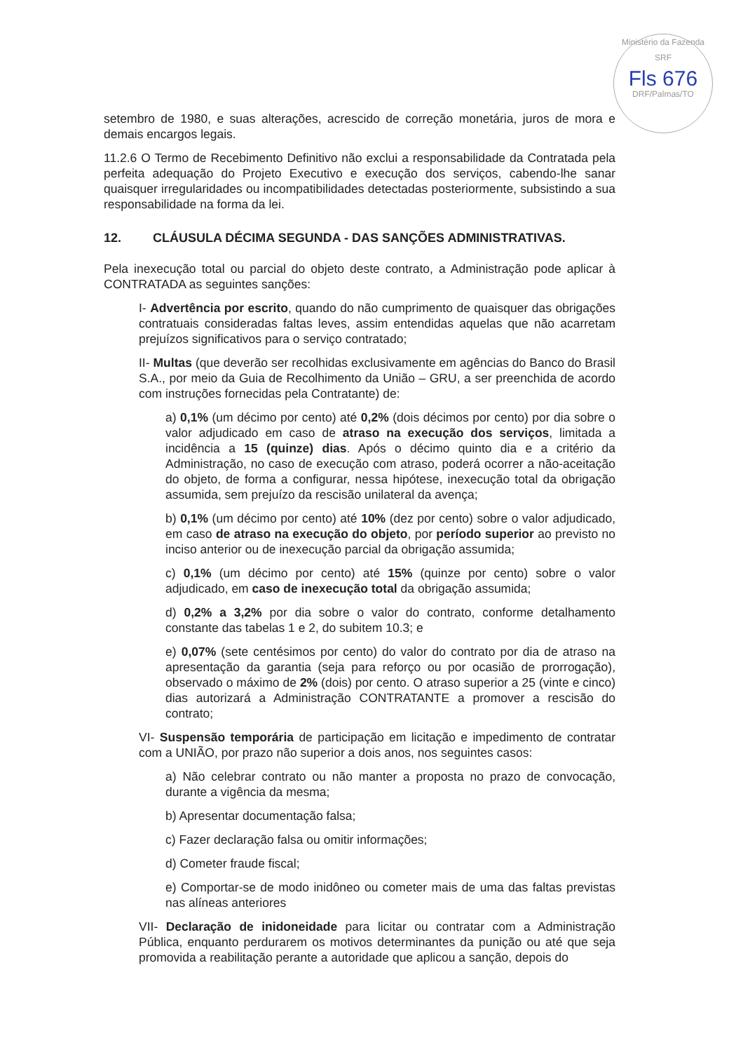Ministério da Fazenda
SRF
Fls 676
DRF/Palmas/TO
setembro de 1980, e suas alterações, acrescido de correção monetária, juros de mora e demais encargos legais.
11.2.6 O Termo de Recebimento Definitivo não exclui a responsabilidade da Contratada pela perfeita adequação do Projeto Executivo e execução dos serviços, cabendo-lhe sanar quaisquer irregularidades ou incompatibilidades detectadas posteriormente, subsistindo a sua responsabilidade na forma da lei.
12. CLÁUSULA DÉCIMA SEGUNDA - DAS SANÇÕES ADMINISTRATIVAS.
Pela inexecução total ou parcial do objeto deste contrato, a Administração pode aplicar à CONTRATADA as seguintes sanções:
I- Advertência por escrito, quando do não cumprimento de quaisquer das obrigações contratuais consideradas faltas leves, assim entendidas aquelas que não acarretam prejuízos significativos para o serviço contratado;
II- Multas (que deverão ser recolhidas exclusivamente em agências do Banco do Brasil S.A., por meio da Guia de Recolhimento da União – GRU, a ser preenchida de acordo com instruções fornecidas pela Contratante) de:
a) 0,1% (um décimo por cento) até 0,2% (dois décimos por cento) por dia sobre o valor adjudicado em caso de atraso na execução dos serviços, limitada a incidência a 15 (quinze) dias. Após o décimo quinto dia e a critério da Administração, no caso de execução com atraso, poderá ocorrer a não-aceitação do objeto, de forma a configurar, nessa hipótese, inexecução total da obrigação assumida, sem prejuízo da rescisão unilateral da avença;
b) 0,1% (um décimo por cento) até 10% (dez por cento) sobre o valor adjudicado, em caso de atraso na execução do objeto, por período superior ao previsto no inciso anterior ou de inexecução parcial da obrigação assumida;
c) 0,1% (um décimo por cento) até 15% (quinze por cento) sobre o valor adjudicado, em caso de inexecução total da obrigação assumida;
d) 0,2% a 3,2% por dia sobre o valor do contrato, conforme detalhamento constante das tabelas 1 e 2, do subitem 10.3; e
e) 0,07% (sete centésimos por cento) do valor do contrato por dia de atraso na apresentação da garantia (seja para reforço ou por ocasião de prorrogação), observado o máximo de 2% (dois) por cento. O atraso superior a 25 (vinte e cinco) dias autorizará a Administração CONTRATANTE a promover a rescisão do contrato;
VI- Suspensão temporária de participação em licitação e impedimento de contratar com a UNIÃO, por prazo não superior a dois anos, nos seguintes casos:
a) Não celebrar contrato ou não manter a proposta no prazo de convocação, durante a vigência da mesma;
b) Apresentar documentação falsa;
c) Fazer declaração falsa ou omitir informações;
d) Cometer fraude fiscal;
e) Comportar-se de modo inidôneo ou cometer mais de uma das faltas previstas nas alíneas anteriores
VII- Declaração de inidoneidade para licitar ou contratar com a Administração Pública, enquanto perdurarem os motivos determinantes da punição ou até que seja promovida a reabilitação perante a autoridade que aplicou a sanção, depois do